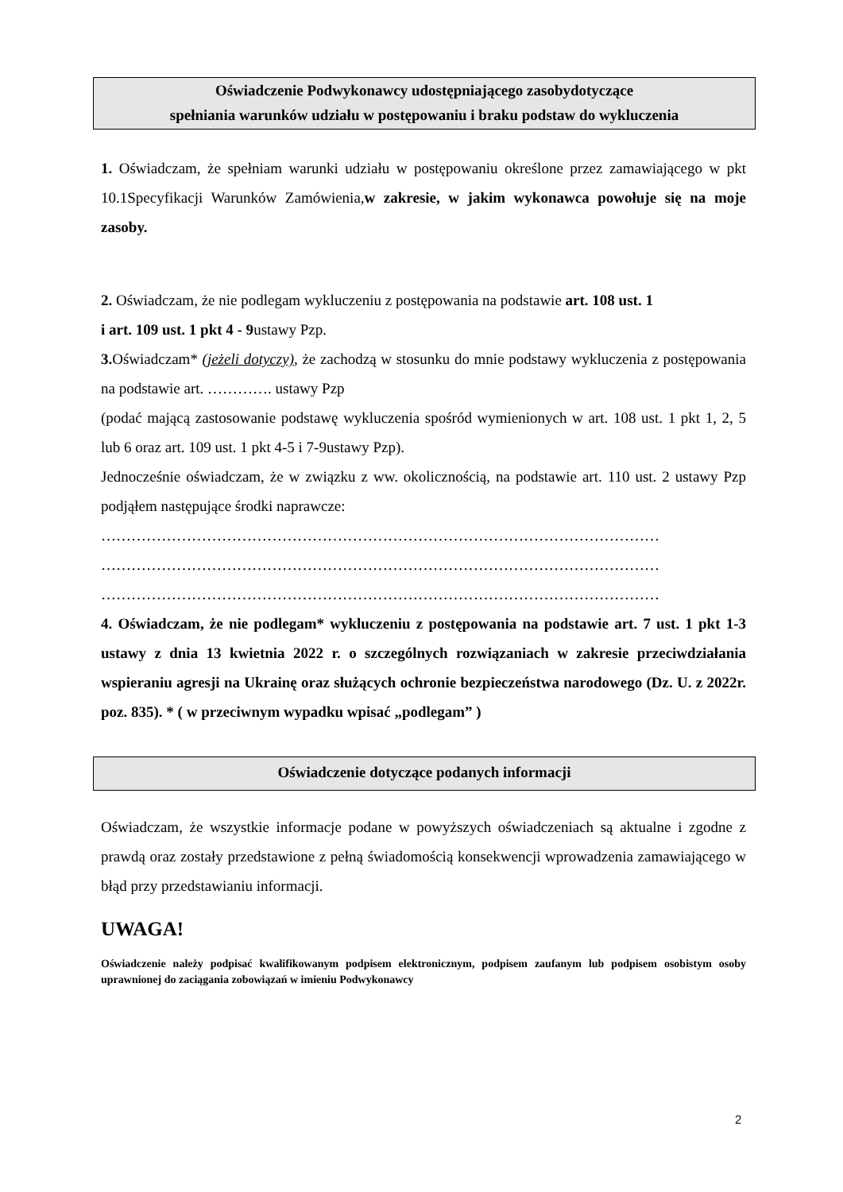Oświadczenie Podwykonawcy udostępniającego zasobydotyczące
spełniania warunków udziału w postępowaniu i braku podstaw do wykluczenia
1. Oświadczam, że spełniam warunki udziału w postępowaniu określone przez zamawiającego w pkt 10.1Specyfikacji Warunków Zamówienia,w zakresie, w jakim wykonawca powołuje się na moje zasoby.
2. Oświadczam, że nie podlegam wykluczeniu z postępowania na podstawie art. 108 ust. 1
i art. 109 ust. 1 pkt 4 - 9ustawy Pzp.
3. Oświadczam* (jeżeli dotyczy), że zachodzą w stosunku do mnie podstawy wykluczenia z postępowania na podstawie art. …………. ustawy Pzp
(podać mającą zastosowanie podstawę wykluczenia spośród wymienionych w art. 108 ust. 1 pkt 1, 2, 5 lub 6 oraz art. 109 ust. 1 pkt 4-5 i 7-9ustawy Pzp).
Jednocześnie oświadczam, że w związku z ww. okolicznością, na podstawie art. 110 ust. 2 ustawy Pzp podjąłem następujące środki naprawcze:
…………………………………………………………………………………………………
…………………………………………………………………………………………………
…………………………………………………………………………………………………
4. Oświadczam, że nie podlegam* wykluczeniu z postępowania na podstawie art. 7 ust. 1 pkt 1-3 ustawy z dnia 13 kwietnia 2022 r. o szczególnych rozwiązaniach w zakresie przeciwdziałania wspieraniu agresji na Ukrainę oraz służących ochronie bezpieczeństwa narodowego (Dz. U. z 2022r. poz. 835). * ( w przeciwnym wypadku wpisać „podlegam” )
Oświadczenie dotyczące podanych informacji
Oświadczam, że wszystkie informacje podane w powyższych oświadczeniach są aktualne i zgodne z prawdą oraz zostały przedstawione z pełną świadomością konsekwencji wprowadzenia zamawiającego w błąd przy przedstawianiu informacji.
UWAGA!
Oświadczenie należy podpisać kwalifikowanym podpisem elektronicznym, podpisem zaufanym lub podpisem osobistym osoby uprawnionej do zaciągania zobowiązań w imieniu Podwykonawcy
2